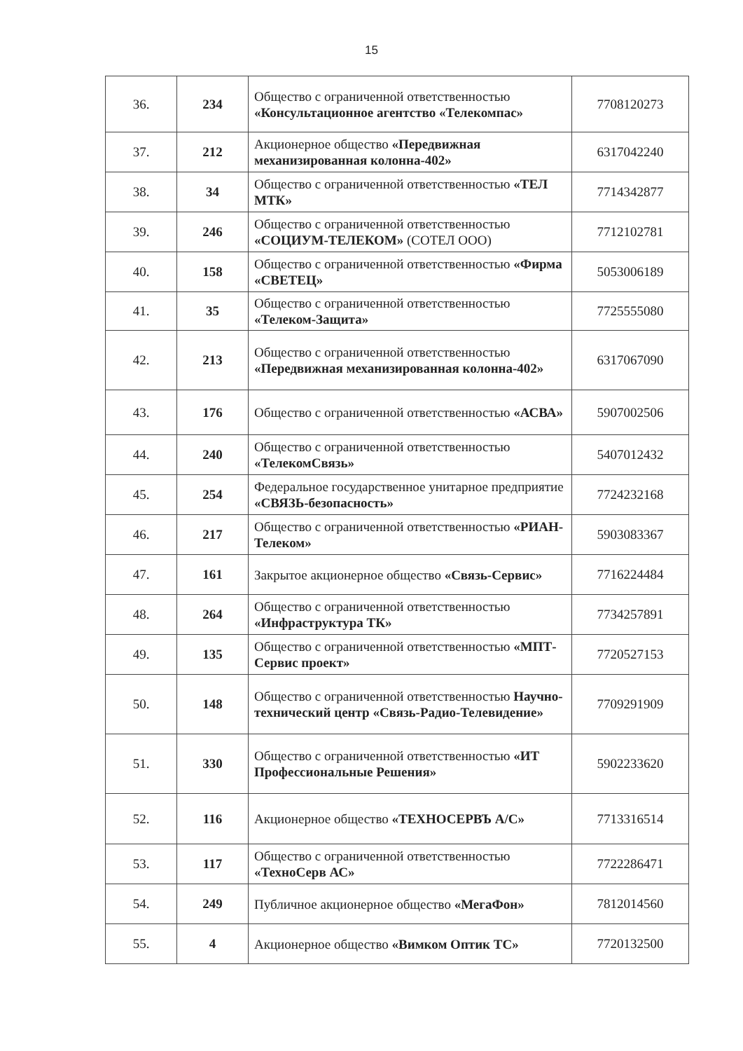15
| 36. | 234 | Общество с ограниченной ответственностью «Консультационное агентство «Телекомпас» | 7708120273 |
| 37. | 212 | Акционерное общество «Передвижная механизированная колонна-402» | 6317042240 |
| 38. | 34 | Общество с ограниченной ответственностью «ТЕЛ МТК» | 7714342877 |
| 39. | 246 | Общество с ограниченной ответственностью «СОЦИУМ-ТЕЛЕКОМ» (СОТЕЛ ООО) | 7712102781 |
| 40. | 158 | Общество с ограниченной ответственностью «Фирма «СВЕТЕЦ» | 5053006189 |
| 41. | 35 | Общество с ограниченной ответственностью «Телеком-Защита» | 7725555080 |
| 42. | 213 | Общество с ограниченной ответственностью «Передвижная механизированная колонна-402» | 6317067090 |
| 43. | 176 | Общество с ограниченной ответственностью «АСВА» | 5907002506 |
| 44. | 240 | Общество с ограниченной ответственностью «ТелекомСвязь» | 5407012432 |
| 45. | 254 | Федеральное государственное унитарное предприятие «СВЯЗЬ-безопасность» | 7724232168 |
| 46. | 217 | Общество с ограниченной ответственностью «РИАН-Телеком» | 5903083367 |
| 47. | 161 | Закрытое акционерное общество «Связь-Сервис» | 7716224484 |
| 48. | 264 | Общество с ограниченной ответственностью «Инфраструктура ТК» | 7734257891 |
| 49. | 135 | Общество с ограниченной ответственностью «МПТ-Сервис проект» | 7720527153 |
| 50. | 148 | Общество с ограниченной ответственностью Научно-технический центр «Связь-Радио-Телевидение» | 7709291909 |
| 51. | 330 | Общество с ограниченной ответственностью «ИТ Профессиональные Решения» | 5902233620 |
| 52. | 116 | Акционерное общество «ТЕХНОСЕРВЪ А/С» | 7713316514 |
| 53. | 117 | Общество с ограниченной ответственностью «ТехноСерв АС» | 7722286471 |
| 54. | 249 | Публичное акционерное общество «МегаФон» | 7812014560 |
| 55. | 4 | Акционерное общество «Вимком Оптик ТС» | 7720132500 |